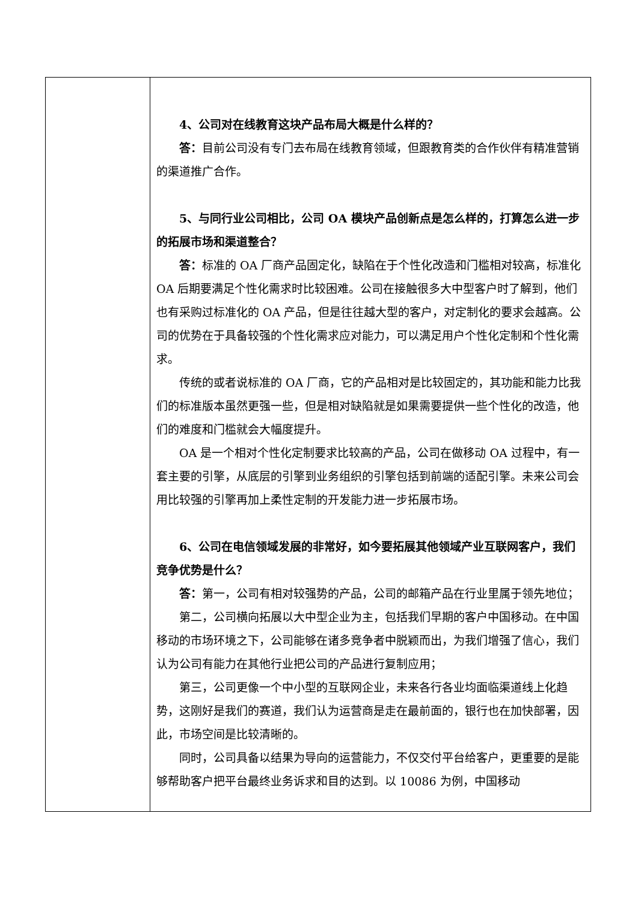| | 4、公司对在线教育这块产品布局大概是什么样的？ 答： 目前公司没有专门去布局在线教育领域，但跟教育类的合作伙伴有精准营销的渠道推广合作。 5、与同行业公司相比，公司 OA 模块产品创新点是怎么样的，打算怎么进一步的拓展市场和渠道整合？ 答： 标准的 OA 厂商产品固定化，缺陷在于个性化改造和门槛相对较高，标准化 OA 后期要满足个性化需求时比较困难。公司在接触很多大中型客户时了解到，他们也有采购过标准化的 OA 产品，但是往往越大型的客户，对定制化的要求会越高。公司的优势在于具备较强的个性化需求应对能力，可以满足用户个性化定制和个性化需求。 传统的或者说标准的 OA 厂商，它的产品相对是比较固定的，其功能和能力比我们的标准版本虽然更强一些，但是相对缺陷就是如果需要提供一些个性化的改造，他们的难度和门槛就会大幅度提升。 OA 是一个相对个性化定制要求比较高的产品，公司在做移动 OA 过程中，有一套主要的引擎，从底层的引擎到业务组织的引擎包括到前端的适配引擎。未来公司会用比较强的引擎再加上柔性定制的开发能力进一步拓展市场。 6、公司在电信领域发展的非常好，如今要拓展其他领域产业互联网客户，我们竞争优势是什么？ 答： 第一，公司有相对较强势的产品，公司的邮箱产品在行业里属于领先地位； 第二，公司横向拓展以大中型企业为主，包括我们早期的客户中国移动。在中国移动的市场环境之下，公司能够在诸多竞争者中脱颖而出，为我们增强了信心，我们认为公司有能力在其他行业把公司的产品进行复制应用； 第三，公司更像一个中小型的互联网企业，未来各行各业均面临渠道线上化趋势，这刚好是我们的赛道，我们认为运营商是走在最前面的，银行也在加快部署，因此，市场空间是比较清晰的。 同时，公司具备以结果为导向的运营能力，不仅交付平台给客户，更重要的是能够帮助客户把平台最终业务诉求和目的达到。以 10086 为例，中国移动 |